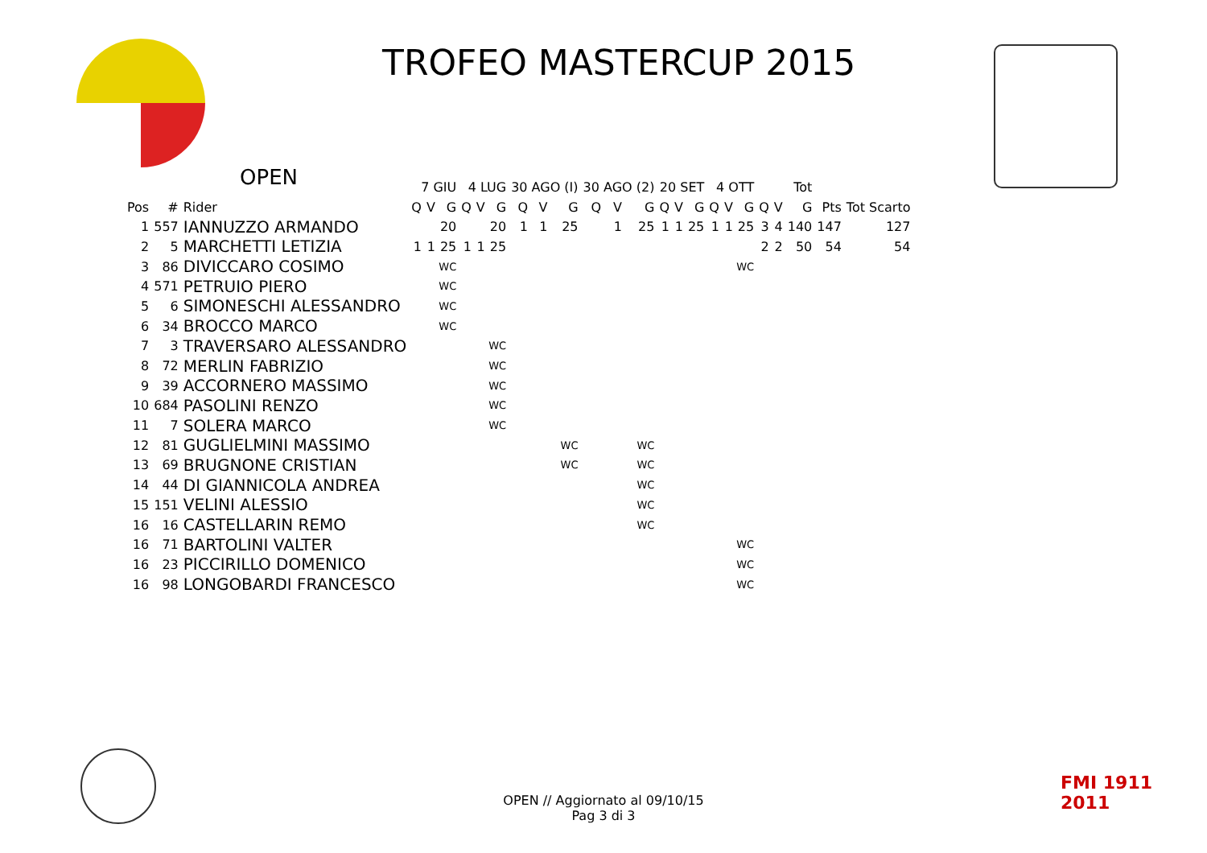TROFEO MASTERCUP 2015
OPEN
| | | | 7 GIU | | | 4 LUG | | | 30 AGO (I) | | | 30 AGO (2) | | | 20 SET | | | 4 OTT | | | Tot | | | | |
| --- | --- | --- | --- | --- | --- | --- | --- | --- | --- | --- | --- | --- | --- | --- | --- | --- | --- | --- | --- | --- | --- | --- | --- | --- | --- |
| Pos | # | Rider | Q | V | G | Q | V | G | Q | V | G | Q | V | G | Q | V | G | Q | V | G | Q | V | G | Pts | Tot Scarto |
| 1 | 557 | IANNUZZO ARMANDO | | | 20 | | | 20 | 1 | 1 | 25 | | 1 | 25 | 1 | 1 | 25 | 1 | 1 | 25 | 3 | 4 | 140 | 147 | 127 |
| 2 | 5 | MARCHETTI LETIZIA | 1 | 1 | 25 | 1 | 1 | 25 | | | | | | | | | | | | | 2 | 2 | 50 | 54 | 54 |
| 3 | 86 | DIVICCARO COSIMO | WC | | | | | | | | | | | | | | | WC | | | | | | | |
| 4 | 571 | PETRUIO PIERO | WC | | | | | | | | | | | | | | | | | | | | | | |
| 5 | 6 | SIMONESCHI ALESSANDRO | WC | | | | | | | | | | | | | | | | | | | | | | |
| 6 | 34 | BROCCO MARCO | WC | | | | | | | | | | | | | | | | | | | | | | |
| 7 | 3 | TRAVERSARO ALESSANDRO | | | | WC | | | | | | | | | | | | | | | | | | | |
| 8 | 72 | MERLIN FABRIZIO | | | | WC | | | | | | | | | | | | | | | | | | | |
| 9 | 39 | ACCORNERO MASSIMO | | | | WC | | | | | | | | | | | | | | | | | | | |
| 10 | 684 | PASOLINI RENZO | | | | WC | | | | | | | | | | | | | | | | | | | |
| 11 | 7 | SOLERA MARCO | | | | WC | | | | | | | | | | | | | | | | | | | |
| 12 | 81 | GUGLIELMINI MASSIMO | | | | | | | WC | | | WC | | | | | | | | | | | | | |
| 13 | 69 | BRUGNONE CRISTIAN | | | | | | | WC | | | WC | | | | | | | | | | | | | |
| 14 | 44 | DI GIANNICOLA ANDREA | | | | | | | | | | WC | | | | | | | | | | | | | |
| 15 | 151 | VELINI ALESSIO | | | | | | | | | | WC | | | | | | | | | | | | | |
| 16 | 16 | CASTELLARIN REMO | | | | | | | | | | WC | | | | | | | | | | | | | |
| 16 | 71 | BARTOLINI VALTER | | | | | | | | | | | | | | | | WC | | | | | | | |
| 16 | 23 | PICCIRILLO DOMENICO | | | | | | | | | | | | | | | | WC | | | | | | | |
| 16 | 98 | LONGOBARDI FRANCESCO | | | | | | | | | | | | | | | | WC | | | | | | | |
FMI 1911 2011
OPEN // Aggiornato al 09/10/15
Pag 3 di 3